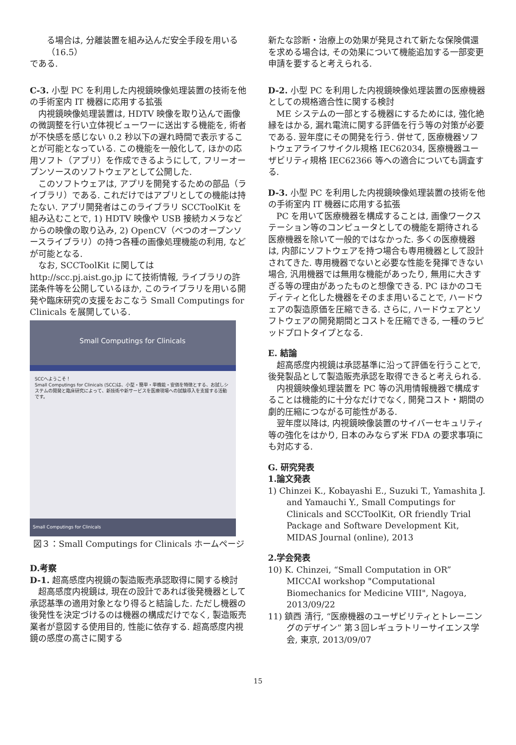る場合は, 分離装置を組み込んだ安全手段を用いる（16.5）
である.
C-3. 小型 PC を利用した内視鏡映像処理装置の技術を他の手術室内 IT 機器に応用する拡張
内視鏡映像処理装置は, HDTV 映像を取り込んで画像の微調整を行い立体視ビューワーに送出する機能を, 術者が不快感を感じない 0.2 秒以下の遅れ時間で表示することが可能となっている. この機能を一般化して, ほかの応用ソフト（アプリ）を作成できるようにして, フリーオープンソースのソフトウェアとして公開した.
このソフトウェアは, アプリを開発するための部品（ライブラリ）である. これだけではアプリとしての機能は持たない. アプリ開発者はこのライブラリ SCCToolKit を組み込むことで, 1) HDTV 映像や USB 接続カメラなどからの映像の取り込み, 2) OpenCV（べつのオープンソースライブラリ）の持つ各種の画像処理機能の利用, などが可能となる.
なお, SCCToolKit に関しては http://scc.pj.aist.go.jp にて技術情報, ライブラリの許諾条件等を公開しているほか, このライブラリを用いる開発や臨床研究の支援をおこなう Small Computings for Clinicals を展開している.
Small Computings for Clinicals
SCCへようこそ！
Small Computings for Clinicals (SCC)は、小型・簡単・単機能・安価を特徴とする、お試しシステムの開発と臨床研究によって、新技術や新サービスを医療現場への試験導入を支援する活動です。
Small Computings for Clinicals
図３：Small Computings for Clinicals ホームページ
D.考察
D-1. 超高感度内視鏡の製造販売承認取得に関する検討
超高感度内視鏡は, 現在の設計であれば後発機器として承認基準の適用対象となり得ると結論した. ただし機器の後発性を決定づけるのは機器の構成だけでなく, 製造販売業者が意図する使用目的, 性能に依存する. 超高感度内視鏡の感度の高さに関する
新たな診断・治療上の効果が発見されて新たな保険償還を求める場合は, その効果について機能追加する一部変更申請を要すると考えられる.
D-2. 小型 PC を利用した内視鏡映像処理装置の医療機器としての規格適合性に関する検討
ME システムの一部とする機器にするためには, 強化絶縁をはかる, 漏れ電流に関する評価を行う等の対策が必要である. 翌年度にその開発を行う. 併せて, 医療機器ソフトウェアライフサイクル規格 IEC62034, 医療機器ユーザビリティ規格 IEC62366 等への適合についても調査する.
D-3. 小型 PC を利用した内視鏡映像処理装置の技術を他の手術室内 IT 機器に応用する拡張
PC を用いて医療機器を構成することは, 画像ワークステーション等のコンピュータとしての機能を期待される医療機器を除いて一般的ではなかった. 多くの医療機器は, 内部にソフトウェアを持つ場合も専用機器として設計されてきた. 専用機器でないと必要な性能を発揮できない場合, 汎用機器では無用な機能があったり, 無用に大きすぎる等の理由があったものと想像できる. PC ほかのコモディティと化した機器をそのまま用いることで, ハードウェアの製造原価を圧縮できる. さらに, ハードウェアとソフトウェアの開発期間とコストを圧縮できる, 一種のラピッドプロトタイプとなる.
E. 結論
超高感度内視鏡は承認基準に沿って評価を行うことで, 後発製品として製造販売承認を取得できると考えられる.
内視鏡映像処理装置を PC 等の汎用情報機器で構成することは機能的に十分なだけでなく, 開発コスト・期間の劇的圧縮につながる可能性がある.
翌年度以降は, 内視鏡映像装置のサイバーセキュリティ等の強化をはかり, 日本のみならず米 FDA の要求事項にも対応する.
G. 研究発表
1.論文発表
1) Chinzei K., Kobayashi E., Suzuki T., Yamashita J. and Yamauchi Y., Small Computings for Clinicals and SCCToolKit, OR friendly Trial Package and Software Development Kit, MIDAS Journal (online), 2013
2.学会発表
10) K. Chinzei, “Small Computation in OR” MICCAI workshop "Computational Biomechanics for Medicine VIII", Nagoya, 2013/09/22
11) 鎮西 清行, “医療機器のユーザビリティとトレーニングのデザイン” 第３回レギュラトリーサイエンス学会, 東京, 2013/09/07
15